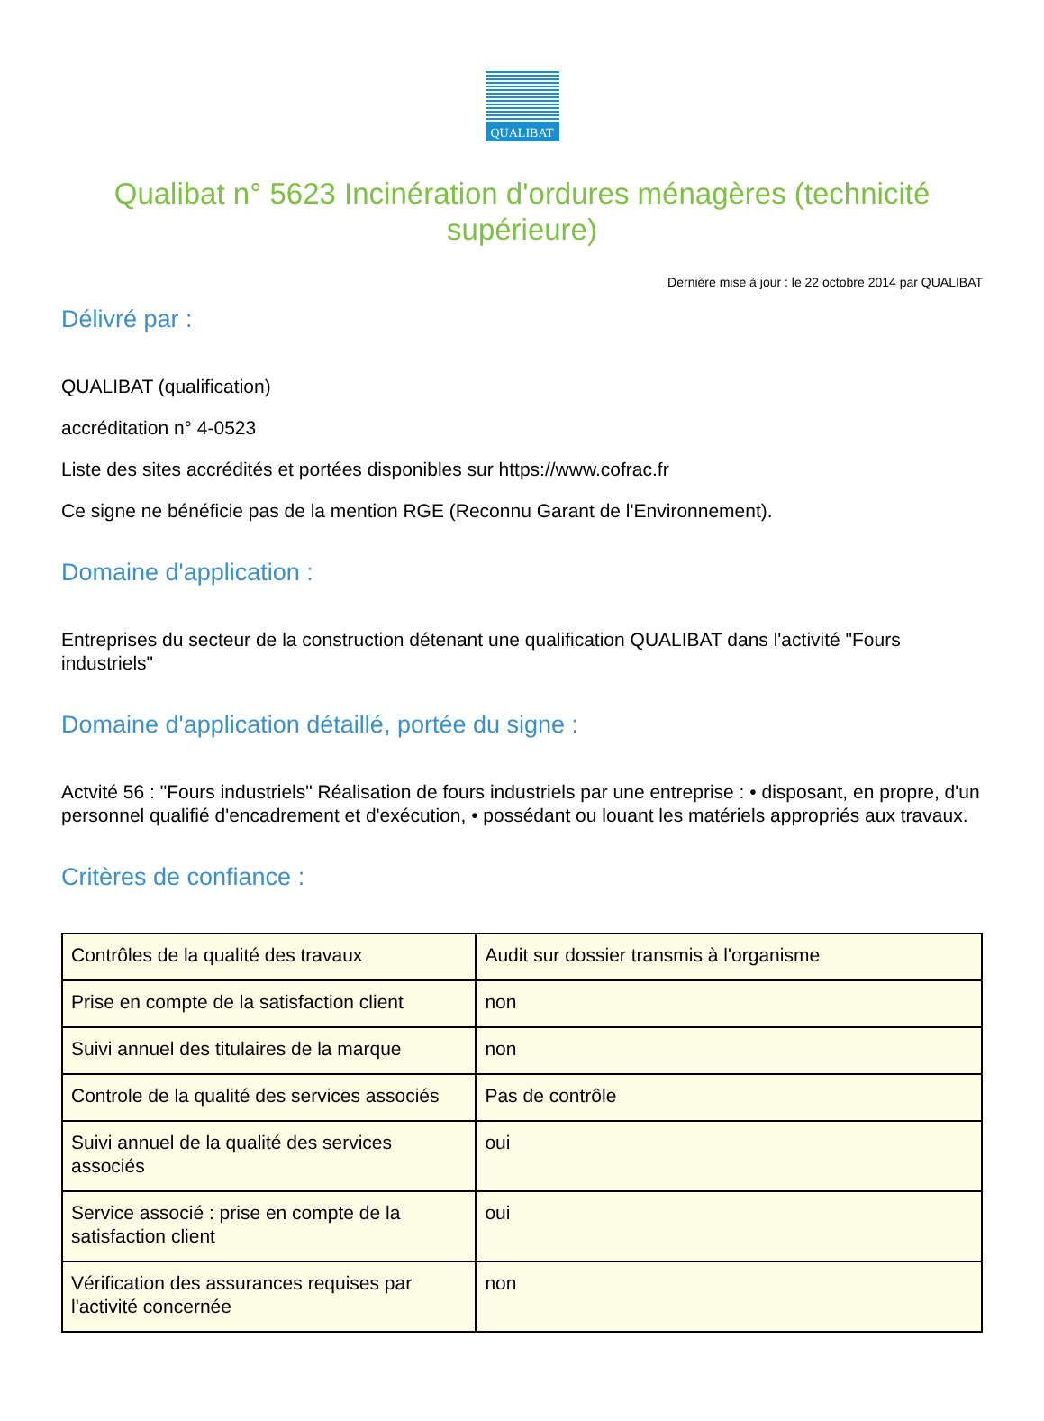QUALIBAT
Qualibat n° 5623 Incinération d'ordures ménagères (technicité supérieure)
Dernière mise à jour : le 22 octobre 2014 par QUALIBAT
Délivré par :
QUALIBAT (qualification)
accréditation n° 4-0523
Liste des sites accrédités et portées disponibles sur https://www.cofrac.fr
Ce signe ne bénéficie pas de la mention RGE (Reconnu Garant de l'Environnement).
Domaine d'application :
Entreprises du secteur de la construction détenant une qualification QUALIBAT dans l'activité "Fours industriels"
Domaine d'application détaillé, portée du signe :
Actvité 56 : "Fours industriels" Réalisation de fours industriels par une entreprise : • disposant, en propre, d'un personnel qualifié d'encadrement et d'exécution, • possédant ou louant les matériels appropriés aux travaux.
Critères de confiance :
| Contrôles de la qualité des travaux | Audit sur dossier transmis à l'organisme |
| Prise en compte de la satisfaction client | non |
| Suivi annuel des titulaires de la marque | non |
| Controle de la qualité des services associés | Pas de contrôle |
| Suivi annuel de la qualité des services associés | oui |
| Service associé : prise en compte de la satisfaction client | oui |
| Vérification des assurances requises par l'activité concernée | non |